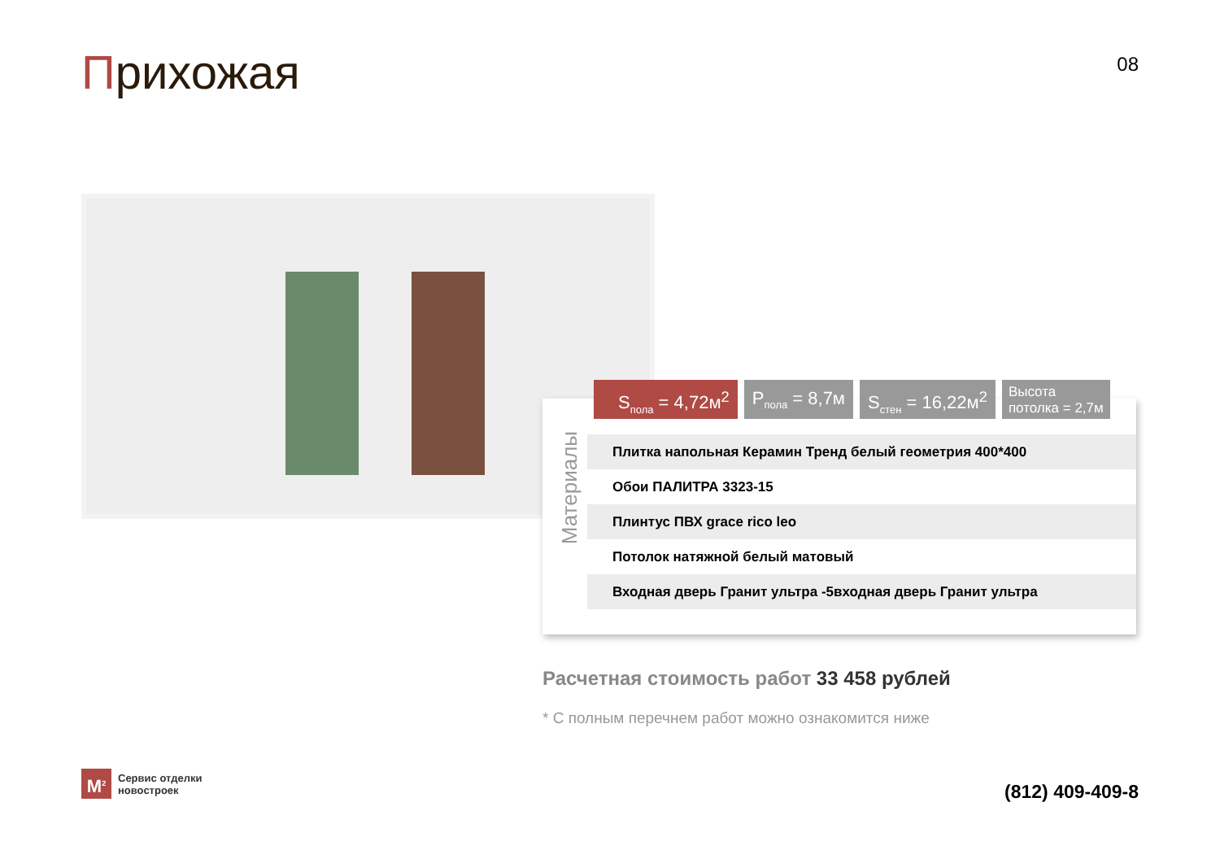Прихожая 08
S<sub>пола</sub> = 4,72м<sup>2</sup> P<sub>пола</sub> = 8,7м S<sub>стен</sub> = 16,22м<sup>2</sup>
Высота
потолка = 2,7м
Материалы
| Плитка напольная Керамин Тренд белый геометрия 400*400 |
| Обои ПАЛИТРА 3323-15 |
| Плинтус ПВХ grace rico leo |
| Потолок натяжной белый матовый |
| Входная дверь Гранит ультра -5входная дверь Гранит ультра |
Расчетная стоимость работ 33 458 рублей
* С полным перечнем работ можно ознакомится ниже
M<sup>2</sup>
Сервис отделки
новостроек
(812) 409-409-8